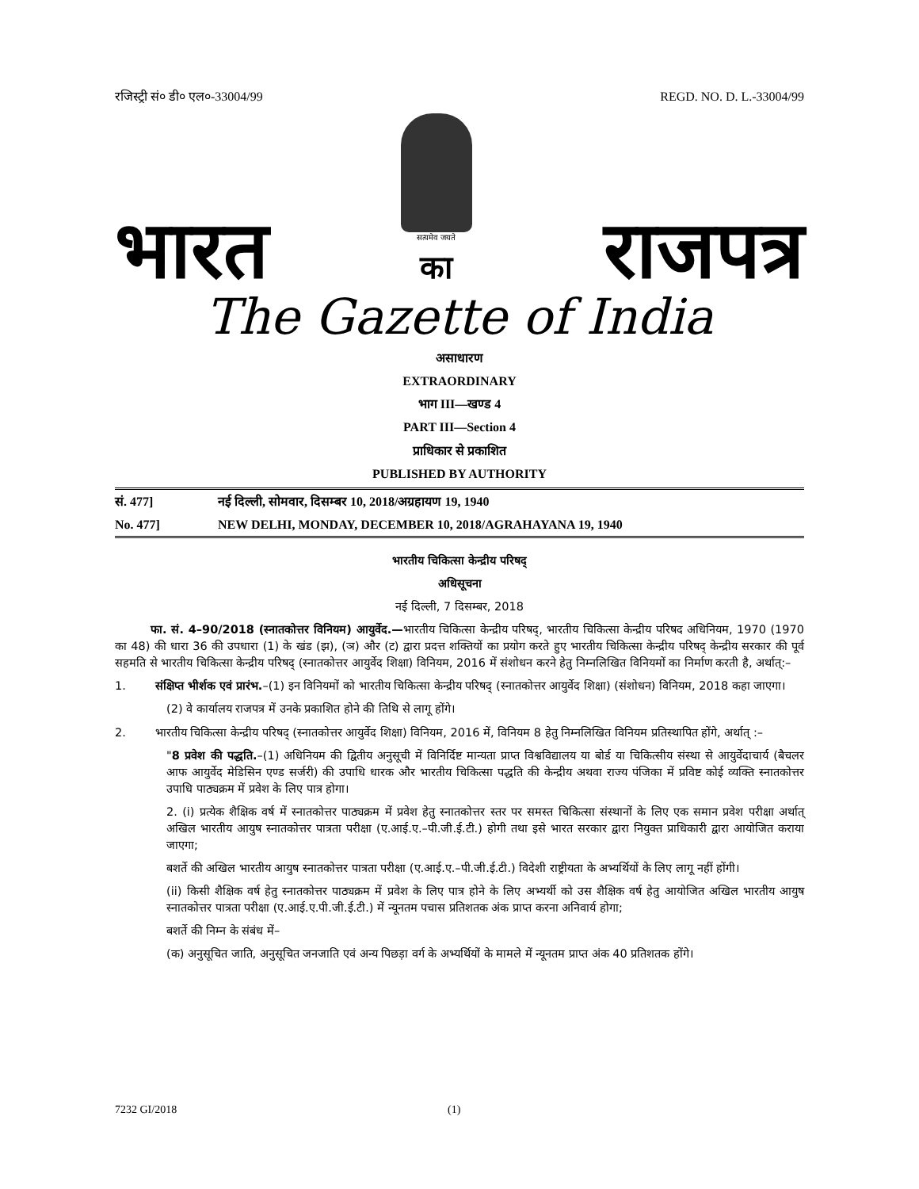रजिस्ट्री सं० डी० एल०-33004/99 REGD. NO. D. L.-33004/99
भारत
सत्यमेव जयते
का
राजपत्र
The Gazette of India
असाधारण
EXTRAORDINARY
भाग III—खण्ड 4
PART III—Section 4
प्राधिकार से प्रकाशित
PUBLISHED BY AUTHORITY
सं. 477] नई दिल्ली, सोमवार, दिसम्बर 10, 2018/अग्रहायण 19, 1940
No. 477] NEW DELHI, MONDAY, DECEMBER 10, 2018/AGRAHAYANA 19, 1940
भारतीय चिकित्सा केन्द्रीय परिषद्
अधिसूचना
नई दिल्ली, 7 दिसम्बर, 2018
फा. सं. 4–90/2018 (स्नातकोत्तर विनियम) आयुर्वेद.—भारतीय चिकित्सा केन्द्रीय परिषद्, भारतीय चिकित्सा केन्द्रीय परिषद अधिनियम, 1970 (1970 का 48) की धारा 36 की उपधारा (1) के खंड (झ), (ञ) और (ट) द्वारा प्रदत्त शक्तियों का प्रयोग करते हुए भारतीय चिकित्सा केन्द्रीय परिषद् केन्द्रीय सरकार की पूर्व सहमति से भारतीय चिकित्सा केन्द्रीय परिषद् (स्नातकोत्तर आयुर्वेद शिक्षा) विनियम, 2016 में संशोधन करने हेतु निम्नलिखित विनियमों का निर्माण करती है, अर्थात्:–
1. संक्षिप्त भीर्शक एवं प्रारंभ.–(1) इन विनियमों को भारतीय चिकित्सा केन्द्रीय परिषद् (स्नातकोत्तर आयुर्वेद शिक्षा) (संशोधन) विनियम, 2018 कहा जाएगा।
(2) वे कार्यालय राजपत्र में उनके प्रकाशित होने की तिथि से लागू होंगे।
2. भारतीय चिकित्सा केन्द्रीय परिषद् (स्नातकोत्तर आयुर्वेद शिक्षा) विनियम, 2016 में, विनियम 8 हेतु निम्नलिखित विनियम प्रतिस्थापित होंगे, अर्थात् :–
"8 प्रवेश की पद्धति.–(1) अधिनियम की द्वितीय अनुसूची में विनिर्दिष्ट मान्यता प्राप्त विश्वविद्यालय या बोर्ड या चिकित्सीय संस्था से आयुर्वेदाचार्य (बैचलर आफ आयुर्वेद मेडिसिन एण्ड सर्जरी) की उपाधि धारक और भारतीय चिकित्सा पद्धति की केन्द्रीय अथवा राज्य पंजिका में प्रविष्ट कोई व्यक्ति स्नातकोत्तर उपाधि पाठ्यक्रम में प्रवेश के लिए पात्र होगा।
2. (i) प्रत्येक शैक्षिक वर्ष में स्नातकोत्तर पाठ्यक्रम में प्रवेश हेतु स्नातकोत्तर स्तर पर समस्त चिकित्सा संस्थानों के लिए एक समान प्रवेश परीक्षा अर्थात् अखिल भारतीय आयुष स्नातकोत्तर पात्रता परीक्षा (ए.आई.ए.–पी.जी.ई.टी.) होगी तथा इसे भारत सरकार द्वारा नियुक्त प्राधिकारी द्वारा आयोजित कराया जाएगा;
बशर्ते की अखिल भारतीय आयुष स्नातकोत्तर पात्रता परीक्षा (ए.आई.ए.–पी.जी.ई.टी.) विदेशी राष्ट्रीयता के अभ्यर्थियों के लिए लागू नहीं होंगी।
(ii) किसी शैक्षिक वर्ष हेतु स्नातकोत्तर पाठ्यक्रम में प्रवेश के लिए पात्र होने के लिए अभ्यर्थी को उस शैक्षिक वर्ष हेतु आयोजित अखिल भारतीय आयुष स्नातकोत्तर पात्रता परीक्षा (ए.आई.ए.पी.जी.ई.टी.) में न्यूनतम पचास प्रतिशतक अंक प्राप्त करना अनिवार्य होगा;
बशर्ते की निम्न के संबंध में–
(क) अनुसूचित जाति, अनुसूचित जनजाति एवं अन्य पिछड़ा वर्ग के अभ्यर्थियों के मामले में न्यूनतम प्राप्त अंक 40 प्रतिशतक होंगे।
7232 GI/2018 (1)